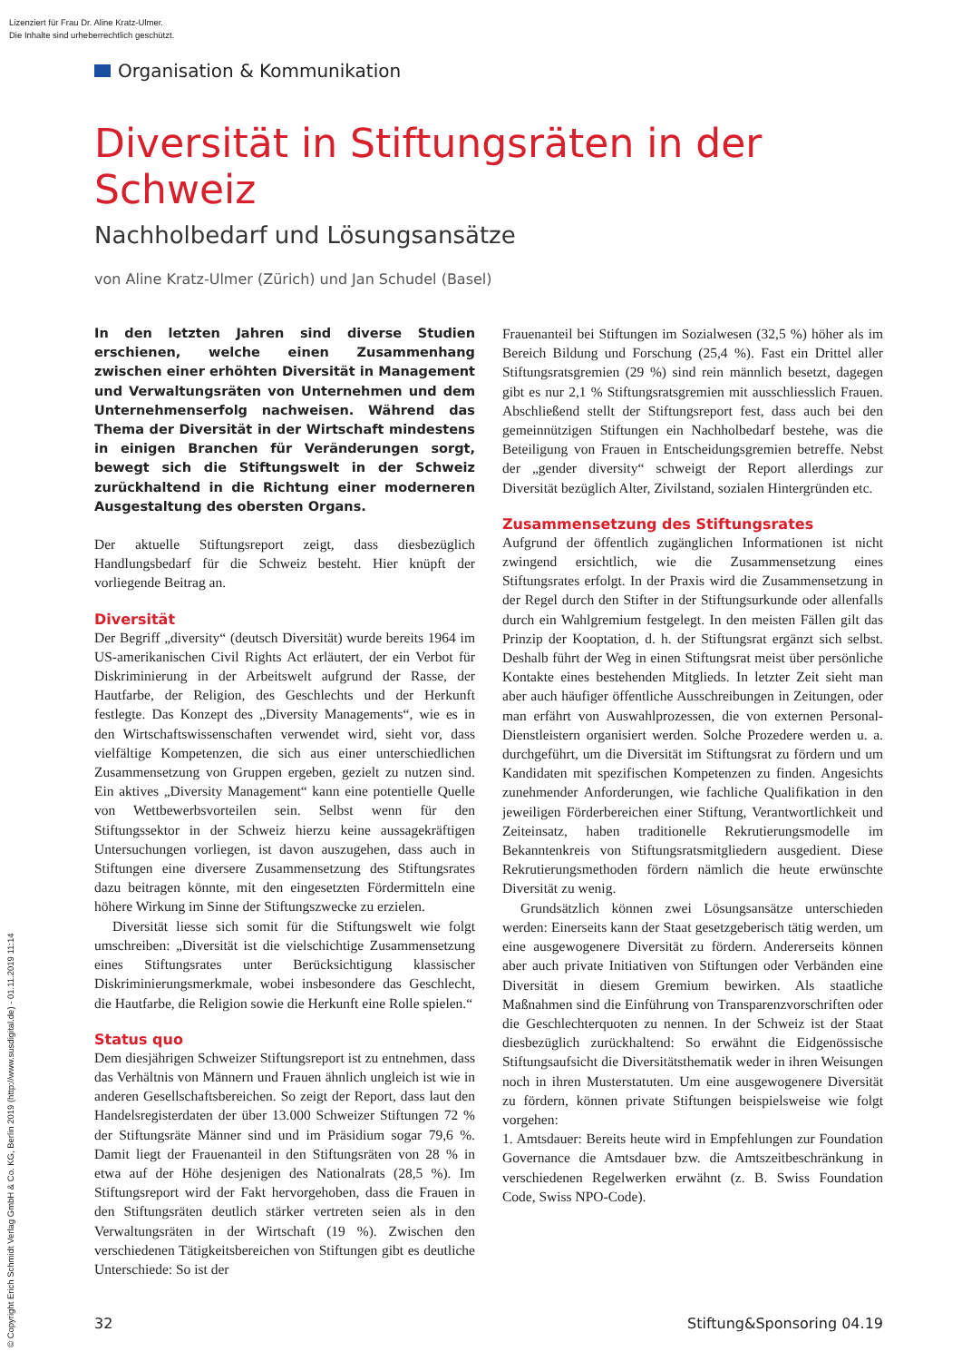Lizenziert für Frau Dr. Aline Kratz-Ulmer.
Die Inhalte sind urheberrechtlich geschützt.
Organisation & Kommunikation
Diversität in Stiftungsräten in der Schweiz
Nachholbedarf und Lösungsansätze
von Aline Kratz-Ulmer (Zürich) und Jan Schudel (Basel)
In den letzten Jahren sind diverse Studien erschienen, welche einen Zusammenhang zwischen einer erhöhten Diversität in Management und Verwaltungsräten von Unternehmen und dem Unternehmenserfolg nachweisen. Während das Thema der Diversität in der Wirtschaft mindestens in einigen Branchen für Veränderungen sorgt, bewegt sich die Stiftungswelt in der Schweiz zurückhaltend in die Richtung einer moderneren Ausgestaltung des obersten Organs.
Der aktuelle Stiftungsreport zeigt, dass diesbezüglich Handlungsbedarf für die Schweiz besteht. Hier knüpft der vorliegende Beitrag an.
Diversität
Der Begriff „diversity“ (deutsch Diversität) wurde bereits 1964 im US-amerikanischen Civil Rights Act erläutert, der ein Verbot für Diskriminierung in der Arbeitswelt aufgrund der Rasse, der Hautfarbe, der Religion, des Geschlechts und der Herkunft festlegte. Das Konzept des „Diversity Managements“, wie es in den Wirtschaftswissenschaften verwendet wird, sieht vor, dass vielfältige Kompetenzen, die sich aus einer unterschiedlichen Zusammensetzung von Gruppen ergeben, gezielt zu nutzen sind. Ein aktives „Diversity Management“ kann eine potentielle Quelle von Wettbewerbsvorteilen sein. Selbst wenn für den Stiftungssektor in der Schweiz hierzu keine aussagekräftigen Untersuchungen vorliegen, ist davon auszugehen, dass auch in Stiftungen eine diversere Zusammensetzung des Stiftungsrates dazu beitragen könnte, mit den eingesetzten Fördermitteln eine höhere Wirkung im Sinne der Stiftungszwecke zu erzielen.
Diversität liesse sich somit für die Stiftungswelt wie folgt umschreiben: „Diversität ist die vielschichtige Zusammensetzung eines Stiftungsrates unter Berücksichtigung klassischer Diskriminierungsmerkmale, wobei insbesondere das Geschlecht, die Hautfarbe, die Religion sowie die Herkunft eine Rolle spielen.“
Status quo
Dem diesjährigen Schweizer Stiftungsreport ist zu entnehmen, dass das Verhältnis von Männern und Frauen ähnlich ungleich ist wie in anderen Gesellschaftsbereichen. So zeigt der Report, dass laut den Handelsregisterdaten der über 13.000 Schweizer Stiftungen 72 % der Stiftungsräte Männer sind und im Präsidium sogar 79,6 %. Damit liegt der Frauenanteil in den Stiftungsräten von 28 % in etwa auf der Höhe desjenigen des Nationalrats (28,5 %). Im Stiftungsreport wird der Fakt hervorgehoben, dass die Frauen in den Stiftungsräten deutlich stärker vertreten seien als in den Verwaltungsräten in der Wirtschaft (19 %). Zwischen den verschiedenen Tätigkeitsbereichen von Stiftungen gibt es deutliche Unterschiede: So ist der
Frauenanteil bei Stiftungen im Sozialwesen (32,5 %) höher als im Bereich Bildung und Forschung (25,4 %). Fast ein Drittel aller Stiftungsratsgremien (29 %) sind rein männlich besetzt, dagegen gibt es nur 2,1 % Stiftungsratsgremien mit ausschliesslich Frauen. Abschließend stellt der Stiftungsreport fest, dass auch bei den gemeinnützigen Stiftungen ein Nachholbedarf bestehe, was die Beteiligung von Frauen in Entscheidungsgremien betreffe. Nebst der „gender diversity“ schweigt der Report allerdings zur Diversität bezüglich Alter, Zivilstand, sozialen Hintergründen etc.
Zusammensetzung des Stiftungsrates
Aufgrund der öffentlich zugänglichen Informationen ist nicht zwingend ersichtlich, wie die Zusammensetzung eines Stiftungsrates erfolgt. In der Praxis wird die Zusammensetzung in der Regel durch den Stifter in der Stiftungsurkunde oder allenfalls durch ein Wahlgremium festgelegt. In den meisten Fällen gilt das Prinzip der Kooptation, d. h. der Stiftungsrat ergänzt sich selbst. Deshalb führt der Weg in einen Stiftungsrat meist über persönliche Kontakte eines bestehenden Mitglieds. In letzter Zeit sieht man aber auch häufiger öffentliche Ausschreibungen in Zeitungen, oder man erfährt von Auswahlprozessen, die von externen Personal-Dienstleistern organisiert werden. Solche Prozedere werden u. a. durchgeführt, um die Diversität im Stiftungsrat zu fördern und um Kandidaten mit spezifischen Kompetenzen zu finden. Angesichts zunehmender Anforderungen, wie fachliche Qualifikation in den jeweiligen Förderbereichen einer Stiftung, Verantwortlichkeit und Zeiteinsatz, haben traditionelle Rekrutierungsmodelle im Bekanntenkreis von Stiftungsratsmitgliedern ausgedient. Diese Rekrutierungsmethoden fördern nämlich die heute erwünschte Diversität zu wenig.
Grundsätzlich können zwei Lösungsansätze unterschieden werden: Einerseits kann der Staat gesetzgeberisch tätig werden, um eine ausgewogenere Diversität zu fördern. Andererseits können aber auch private Initiativen von Stiftungen oder Verbänden eine Diversität in diesem Gremium bewirken. Als staatliche Maßnahmen sind die Einführung von Transparenzvorschriften oder die Geschlechterquoten zu nennen. In der Schweiz ist der Staat diesbezüglich zurückhaltend: So erwähnt die Eidgenössische Stiftungsaufsicht die Diversitätsthematik weder in ihren Weisungen noch in ihren Musterstatuten. Um eine ausgewogenere Diversität zu fördern, können private Stiftungen beispielsweise wie folgt vorgehen:
1. Amtsdauer: Bereits heute wird in Empfehlungen zur Foundation Governance die Amtsdauer bzw. die Amtszeitbeschränkung in verschiedenen Regelwerken erwähnt (z. B. Swiss Foundation Code, Swiss NPO-Code).
32 Stiftung&Sponsoring 04.19
© Copyright Erich Schmidt Verlag GmbH & Co. KG, Berlin 2019 (http://www.susdigital.de) - 01.11.2019 11:14